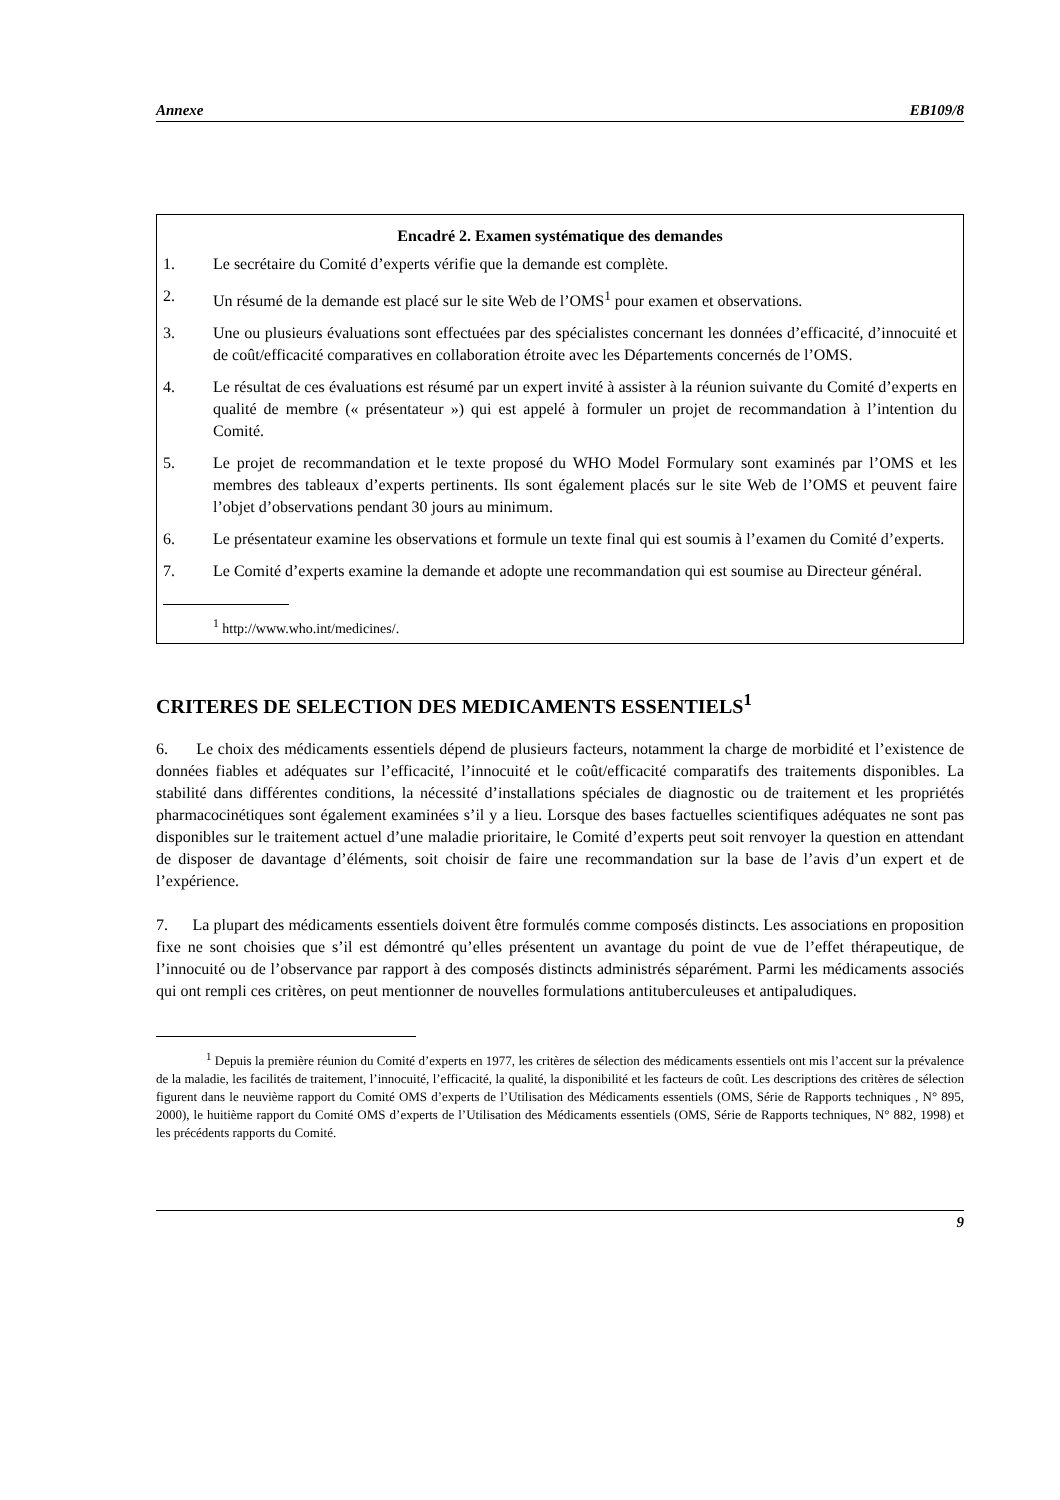Annexe EB109/8
Encadré 2. Examen systématique des demandes
1. Le secrétaire du Comité d’experts vérifie que la demande est complète.
2. Un résumé de la demande est placé sur le site Web de l’OMS<sup>1</sup> pour examen et observations.
3. Une ou plusieurs évaluations sont effectuées par des spécialistes concernant les données d’efficacité, d’innocuité et de coût/efficacité comparatives en collaboration étroite avec les Départements concernés de l’OMS.
4. Le résultat de ces évaluations est résumé par un expert invité à assister à la réunion suivante du Comité d’experts en qualité de membre (« présentateur ») qui est appelé à formuler un projet de recommandation à l’intention du Comité.
5. Le projet de recommandation et le texte proposé du WHO Model Formulary sont examinés par l’OMS et les membres des tableaux d’experts pertinents. Ils sont également placés sur le site Web de l’OMS et peuvent faire l’objet d’observations pendant 30 jours au minimum.
6. Le présentateur examine les observations et formule un texte final qui est soumis à l’examen du Comité d’experts.
7. Le Comité d’experts examine la demande et adopte une recommandation qui est soumise au Directeur général.
<sup>1</sup> http://www.who.int/medicines/.
CRITERES DE SELECTION DES MEDICAMENTS ESSENTIELS<sup>1</sup>
6. Le choix des médicaments essentiels dépend de plusieurs facteurs, notamment la charge de morbidité et l’existence de données fiables et adéquates sur l’efficacité, l’innocuité et le coût/efficacité comparatifs des traitements disponibles. La stabilité dans différentes conditions, la nécessité d’installations spéciales de diagnostic ou de traitement et les propriétés pharmacocinétiques sont également examinées s’il y a lieu. Lorsque des bases factuelles scientifiques adéquates ne sont pas disponibles sur le traitement actuel d’une maladie prioritaire, le Comité d’experts peut soit renvoyer la question en attendant de disposer de davantage d’éléments, soit choisir de faire une recommandation sur la base de l’avis d’un expert et de l’expérience.
7. La plupart des médicaments essentiels doivent être formulés comme composés distincts. Les associations en proposition fixe ne sont choisies que s’il est démontré qu’elles présentent un avantage du point de vue de l’effet thérapeutique, de l’innocuité ou de l’observance par rapport à des composés distincts administrés séparément. Parmi les médicaments associés qui ont rempli ces critères, on peut mentionner de nouvelles formulations antituberculeuses et antipaludiques.
<sup>1</sup> Depuis la première réunion du Comité d’experts en 1977, les critères de sélection des médicaments essentiels ont mis l’accent sur la prévalence de la maladie, les facilités de traitement, l’innocuité, l’efficacité, la qualité, la disponibilité et les facteurs de coût. Les descriptions des critères de sélection figurent dans le neuvième rapport du Comité OMS d’experts de l’Utilisation des Médicaments essentiels (OMS, Série de Rapports techniques , N° 895, 2000), le huitième rapport du Comité OMS d’experts de l’Utilisation des Médicaments essentiels (OMS, Série de Rapports techniques, N° 882, 1998) et les précédents rapports du Comité.
9